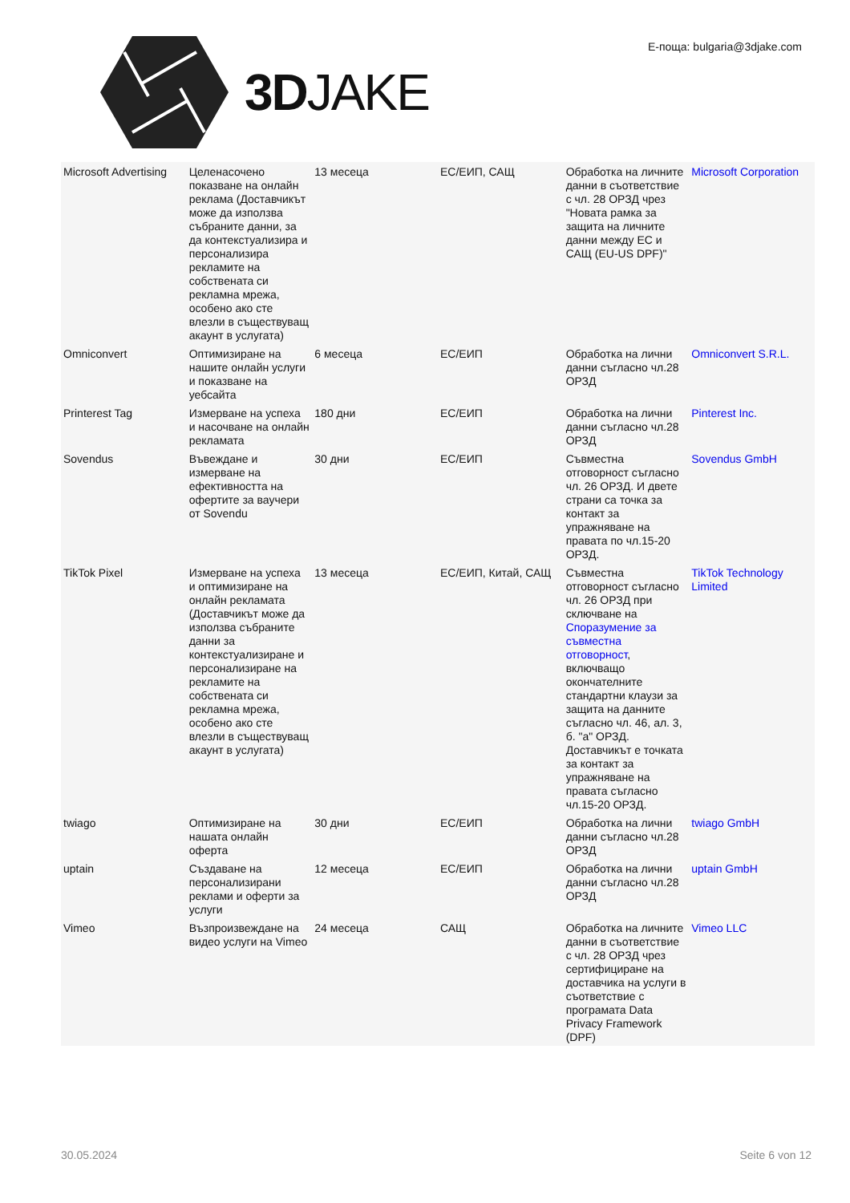3DJAKE
Е-поща: bulgaria@3djake.com
| Microsoft Advertising | Целенасочено показване на онлайн реклама (Доставчикът може да използва събраните данни, за да контекстуализира и персонализира рекламите на собствената си рекламна мрежа, особено ако сте влезли в съществуващ акаунт в услугата) | 13 месеца | ЕС/ЕИП, САЩ | Обработка на личните данни в съответствие с чл. 28 ОРЗД чрез "Новата рамка за защита на личните данни между ЕС и САЩ (EU-US DPF)" | Microsoft Corporation |
| Omniconvert | Оптимизиране на нашите онлайн услуги и показване на уебсайта | 6 месеца | ЕС/ЕИП | Обработка на лични данни съгласно чл.28 ОРЗД | Omniconvert S.R.L. |
| Printerest Tag | Измерване на успеха и насочване на онлайн рекламата | 180 дни | ЕС/ЕИП | Обработка на лични данни съгласно чл.28 ОРЗД | Pinterest Inc. |
| Sovendus | Въвеждане и измерване на ефективността на офертите за ваучери от Sovendu | 30 дни | ЕС/ЕИП | Съвместна отговорност съгласно чл. 26 ОРЗД. И двете страни са точка за контакт за упражняване на правата по чл.15-20 ОРЗД. | Sovendus GmbH |
| TikTok Pixel | Измерване на успеха и оптимизиране на онлайн рекламата (Доставчикът може да използва събраните данни за контекстуализиране и персонализиране на рекламите на собствената си рекламна мрежа, особено ако сте влезли в съществуващ акаунт в услугата) | 13 месеца | ЕС/ЕИП, Китай, САЩ | Съвместна отговорност съгласно чл. 26 ОРЗД при сключване на Споразумение за съвместна отговорност , включващо окончателните стандартни клаузи за защита на данните съгласно чл. 46, ал. 3, б. "а" ОРЗД. Доставчикът е точката за контакт за упражняване на правата съгласно чл.15-20 ОРЗД. | TikTok Technology Limited |
| twiago | Оптимизиране на нашата онлайн оферта | 30 дни | ЕС/ЕИП | Обработка на лични данни съгласно чл.28 ОРЗД | twiago GmbH |
| uptain | Създаване на персонализирани реклами и оферти за услуги | 12 месеца | ЕС/ЕИП | Обработка на лични данни съгласно чл.28 ОРЗД | uptain GmbH |
| Vimeo | Възпроизвеждане на видео услуги на Vimeo | 24 месеца | САЩ | Обработка на личните данни в съответствие с чл. 28 ОРЗД чрез сертифициране на доставчика на услуги в съответствие с програмата Data Privacy Framework (DPF) | Vimeo LLC |
30.05.2024 Seite 6 von 12